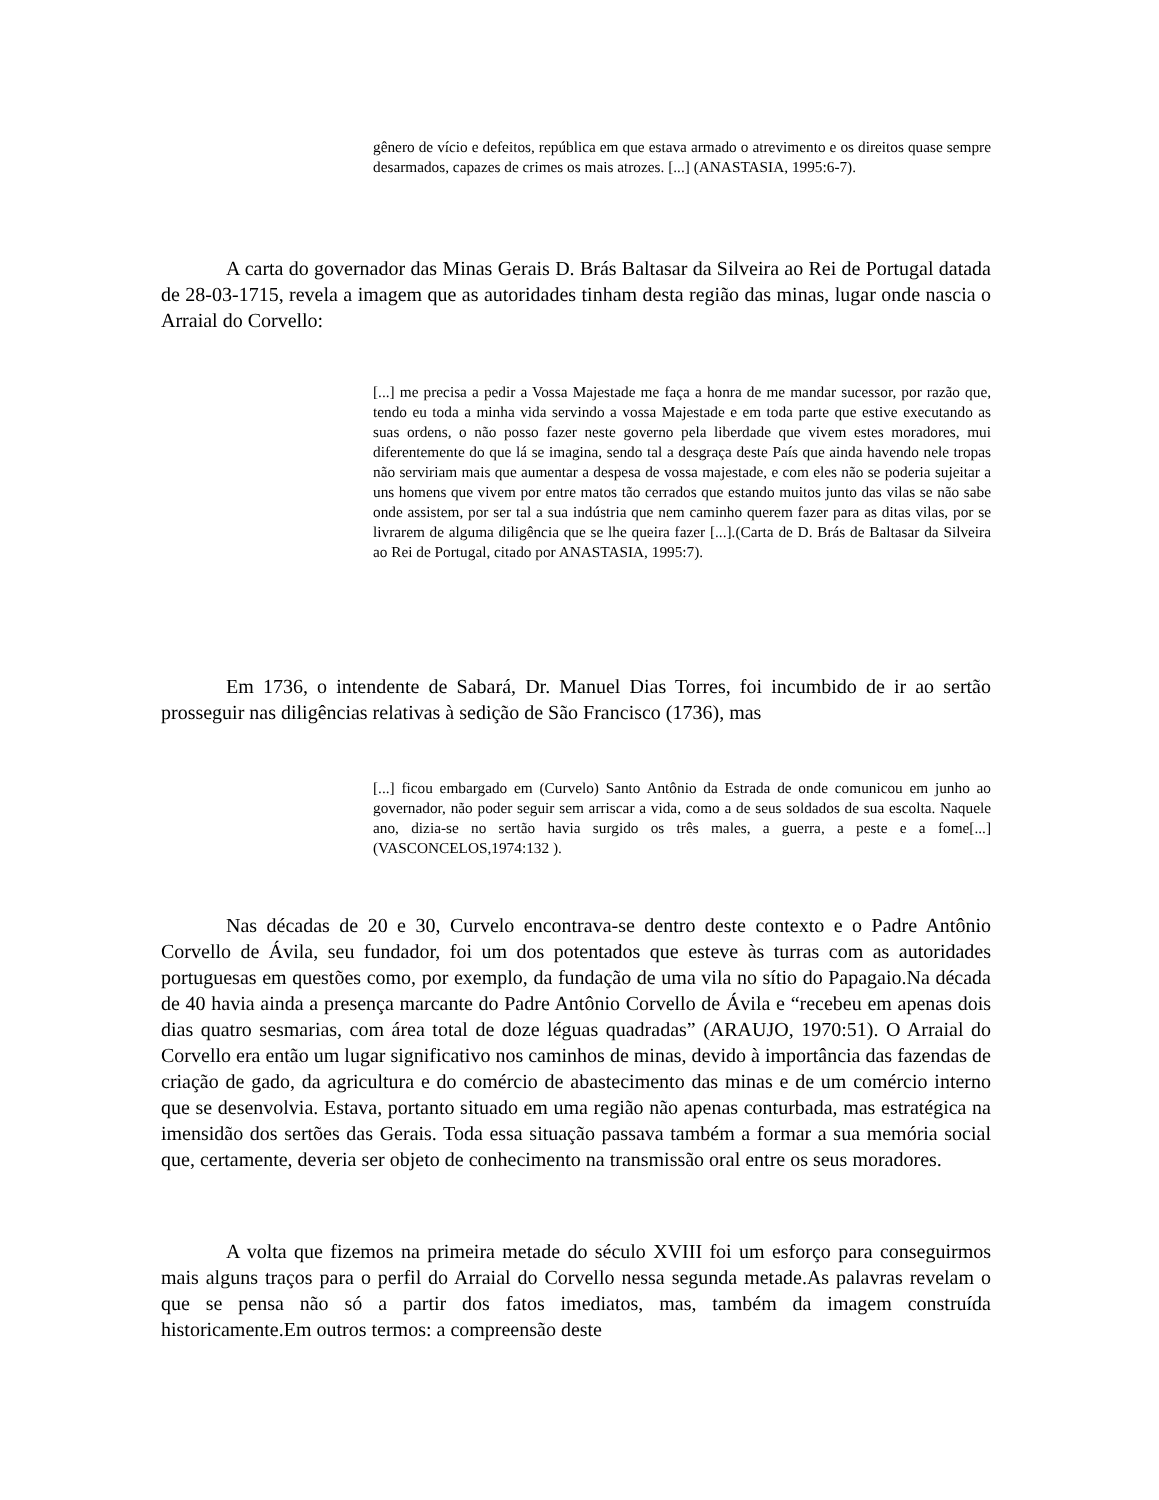gênero de vício e defeitos, república em que estava armado o atrevimento e os direitos quase sempre desarmados, capazes de crimes os mais atrozes. [...] (ANASTASIA, 1995:6-7).
A carta do governador das Minas Gerais D. Brás Baltasar da Silveira ao Rei de Portugal datada de 28-03-1715, revela a imagem que as autoridades tinham desta região das minas, lugar onde nascia o Arraial do Corvello:
[...] me precisa a pedir a Vossa Majestade me faça a honra de me mandar sucessor, por razão que, tendo eu toda a minha vida servindo a vossa Majestade e em toda parte que estive executando as suas ordens, o não posso fazer neste governo pela liberdade que vivem estes moradores, mui diferentemente do que lá se imagina, sendo tal a desgraça deste País que ainda havendo nele tropas não serviriam mais que aumentar a despesa de vossa majestade, e com eles não se poderia sujeitar a uns homens que vivem por entre matos tão cerrados que estando muitos junto das vilas se não sabe onde assistem, por ser tal a sua indústria que nem caminho querem fazer para as ditas vilas, por se livrarem de alguma diligência que se lhe queira fazer [...].(Carta de D. Brás de Baltasar da Silveira ao Rei de Portugal, citado por ANASTASIA, 1995:7).
Em 1736, o intendente de Sabará, Dr. Manuel Dias Torres, foi incumbido de ir ao sertão prosseguir nas diligências relativas à sedição de São Francisco (1736), mas
[...] ficou embargado em (Curvelo) Santo Antônio da Estrada de onde comunicou em junho ao governador, não poder seguir sem arriscar a vida, como a de seus soldados de sua escolta. Naquele ano, dizia-se no sertão havia surgido os três males, a guerra, a peste e a fome[...] (VASCONCELOS,1974:132 ).
Nas décadas de 20 e 30, Curvelo encontrava-se dentro deste contexto e o Padre Antônio Corvello de Ávila, seu fundador, foi um dos potentados que esteve às turras com as autoridades portuguesas em questões como, por exemplo, da fundação de uma vila no sítio do Papagaio.Na década de 40 havia ainda a presença marcante do Padre Antônio Corvello de Ávila e “recebeu em apenas dois dias quatro sesmarias, com área total de doze léguas quadradas” (ARAUJO, 1970:51). O Arraial do Corvello era então um lugar significativo nos caminhos de minas, devido à importância das fazendas de criação de gado, da agricultura e do comércio de abastecimento das minas e de um comércio interno que se desenvolvia. Estava, portanto situado em uma região não apenas conturbada, mas estratégica na imensidão dos sertões das Gerais. Toda essa situação passava também a formar a sua memória social que, certamente, deveria ser objeto de conhecimento na transmissão oral entre os seus moradores.
A volta que fizemos na primeira metade do século XVIII foi um esforço para conseguirmos mais alguns traços para o perfil do Arraial do Corvello nessa segunda metade.As palavras revelam o que se pensa não só a partir dos fatos imediatos, mas, também da imagem construída historicamente.Em outros termos: a compreensão deste